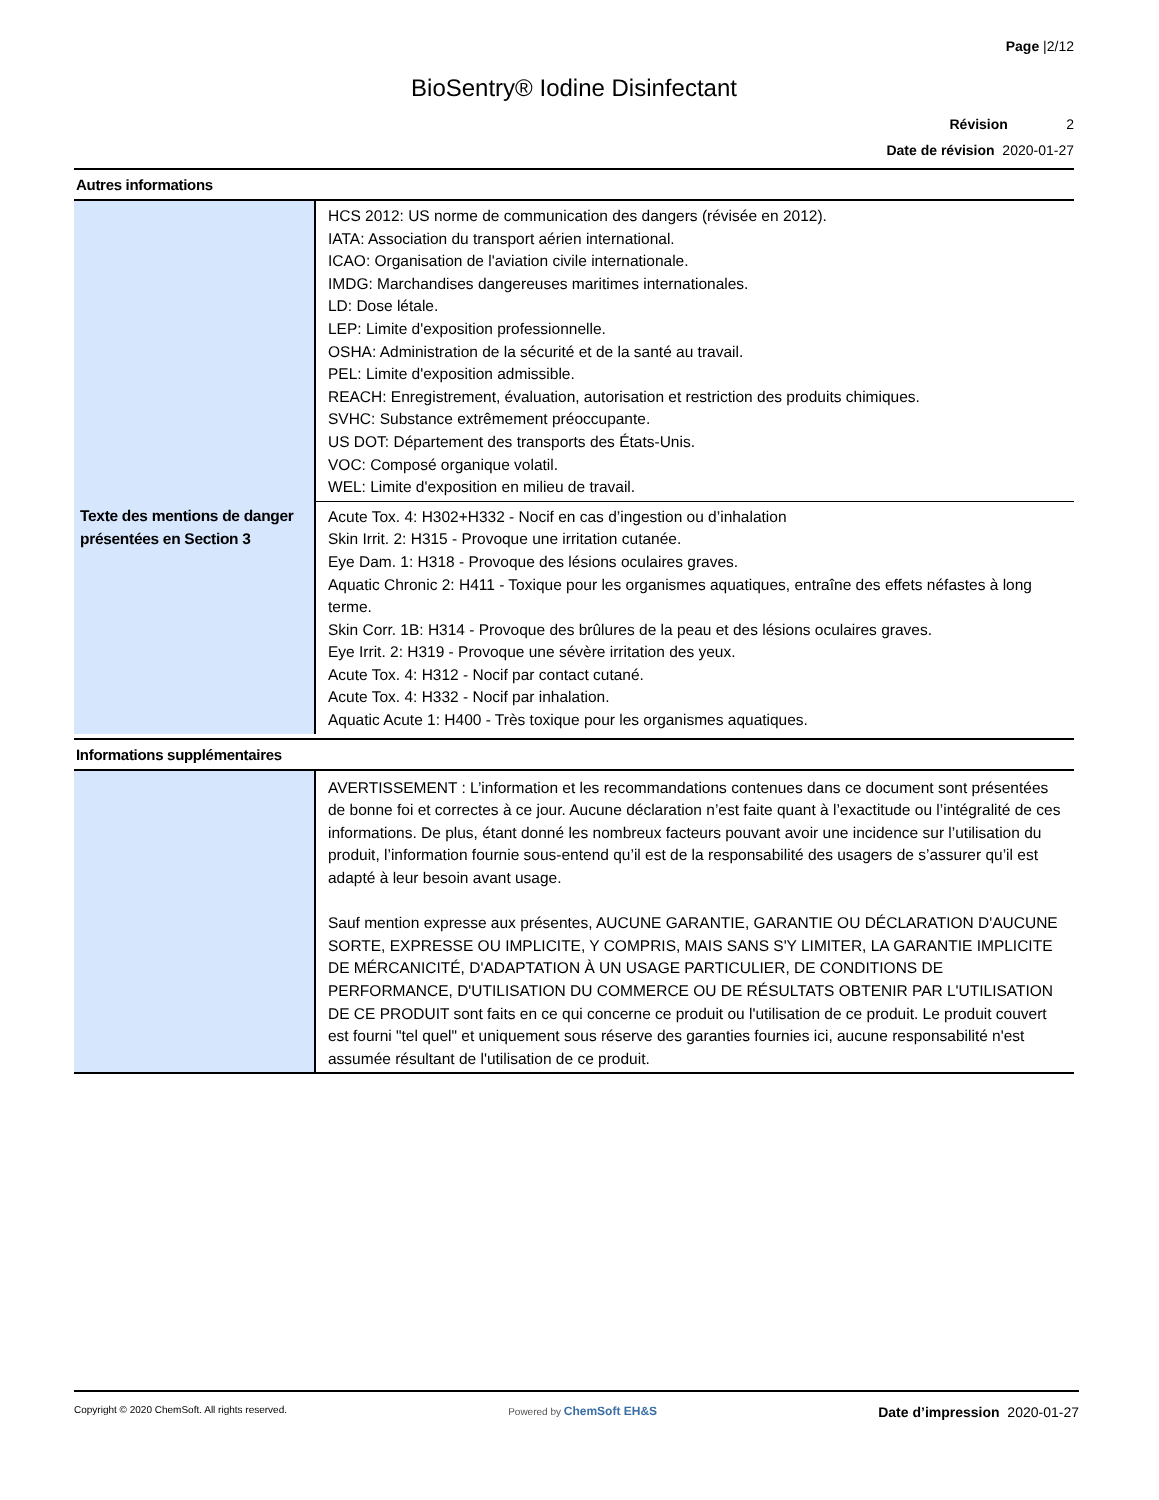Page |2/12
BioSentry® Iodine Disinfectant
Révision 2
Date de révision 2020-01-27
Autres informations
| | HCS 2012: US norme de communication des dangers (révisée en 2012). IATA: Association du transport aérien international. ICAO: Organisation de l'aviation civile internationale. IMDG: Marchandises dangereuses maritimes internationales. LD: Dose létale. LEP: Limite d'exposition professionnelle. OSHA: Administration de la sécurité et de la santé au travail. PEL: Limite d'exposition admissible. REACH: Enregistrement, évaluation, autorisation et restriction des produits chimiques. SVHC: Substance extrêmement préoccupante. US DOT: Département des transports des États-Unis. VOC: Composé organique volatil. WEL: Limite d'exposition en milieu de travail. |
| Texte des mentions de danger présentées en Section 3 | Acute Tox. 4: H302+H332 - Nocif en cas d’ingestion ou d’inhalation Skin Irrit. 2: H315 - Provoque une irritation cutanée. Eye Dam. 1: H318 - Provoque des lésions oculaires graves. Aquatic Chronic 2: H411 - Toxique pour les organismes aquatiques, entraîne des effets néfastes à long terme. Skin Corr. 1B: H314 - Provoque des brûlures de la peau et des lésions oculaires graves. Eye Irrit. 2: H319 - Provoque une sévère irritation des yeux. Acute Tox. 4: H312 - Nocif par contact cutané. Acute Tox. 4: H332 - Nocif par inhalation. Aquatic Acute 1: H400 - Très toxique pour les organismes aquatiques. |
Informations supplémentaires
| | AVERTISSEMENT : L’information et les recommandations contenues dans ce document sont présentées de bonne foi et correctes à ce jour. Aucune déclaration n’est faite quant à l’exactitude ou l’intégralité de ces informations. De plus, étant donné les nombreux facteurs pouvant avoir une incidence sur l’utilisation du produit, l’information fournie sous-entend qu’il est de la responsabilité des usagers de s’assurer qu’il est adapté à leur besoin avant usage. Sauf mention expresse aux présentes, AUCUNE GARANTIE, GARANTIE OU DÉCLARATION D'AUCUNE SORTE, EXPRESSE OU IMPLICITE, Y COMPRIS, MAIS SANS S'Y LIMITER, LA GARANTIE IMPLICITE DE MÉRCANICITÉ, D'ADAPTATION À UN USAGE PARTICULIER, DE CONDITIONS DE PERFORMANCE, D'UTILISATION DU COMMERCE OU DE RÉSULTATS OBTENIR PAR L'UTILISATION DE CE PRODUIT sont faits en ce qui concerne ce produit ou l'utilisation de ce produit. Le produit couvert est fourni "tel quel" et uniquement sous réserve des garanties fournies ici, aucune responsabilité n'est assumée résultant de l'utilisation de ce produit. |
Copyright © 2020 ChemSoft. All rights reserved.
Powered by ChemSoft EH&S
Date d’impression 2020-01-27